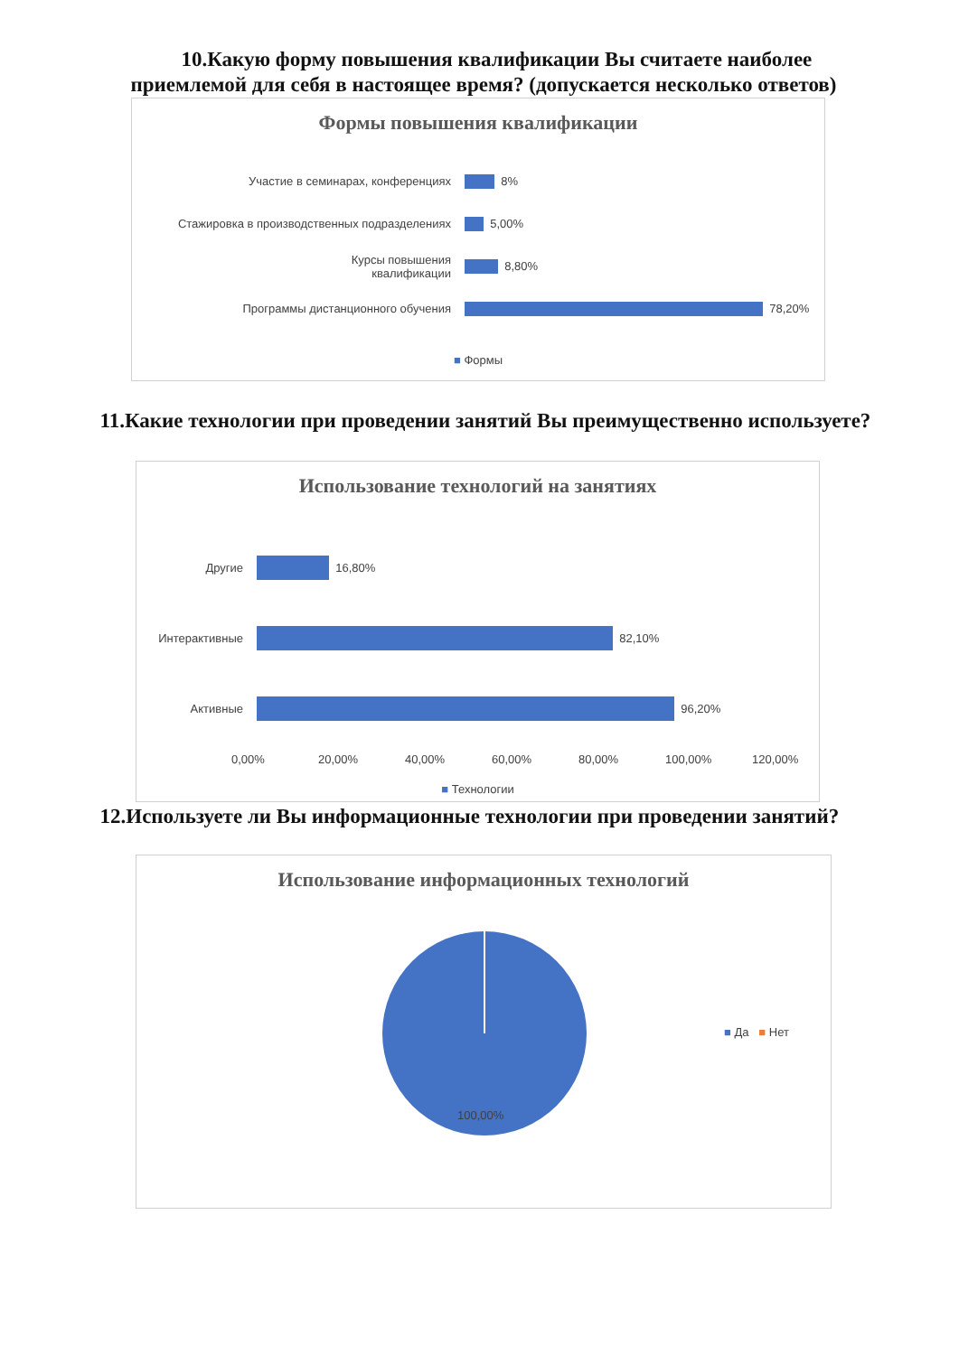10.Какую форму повышения квалификации Вы считаете наиболее приемлемой для себя в настоящее время? (допускается несколько ответов)
Формы повышения квалификации
Участие в семинарах, конференциях 8%
Стажировка в производственных подразделениях 5,00%
Курсы повышения
квалификации
8,80%
Программы дистанционного обучения 78,20%
■ Формы
11.Какие технологии при проведении занятий Вы преимущественно используете?
Использование технологий на занятиях
Другие 16,80%
Интерактивные 82,10%
Активные 96,20%
0,00% 20,00% 40,00% 60,00% 80,00% 100,00% 120,00%
■ Технологии
12.Используете ли Вы информационные технологии при проведении занятий?
Использование информационных технологий
100,00%
■ Да ■ Нет